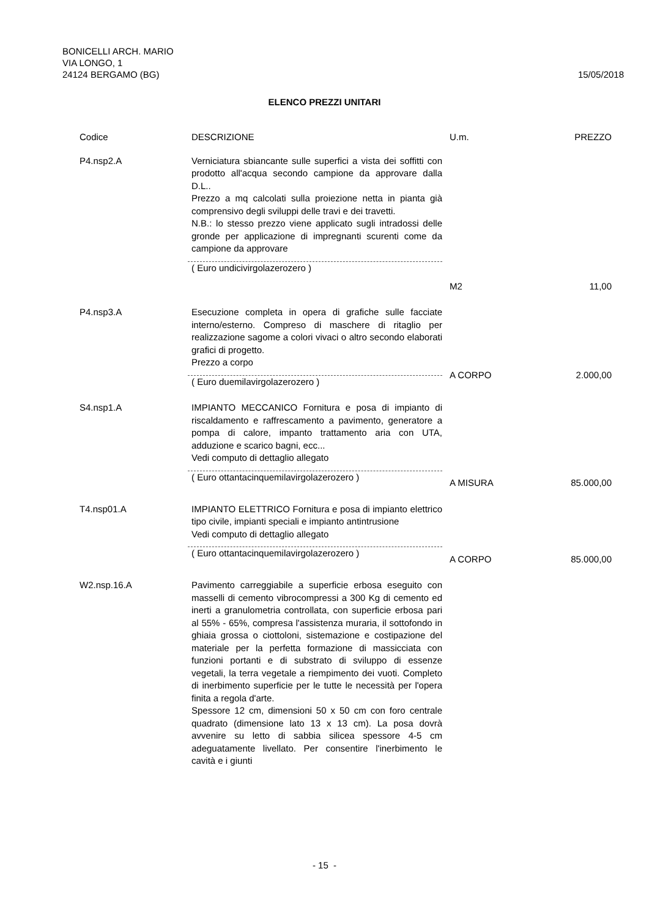BONICELLI ARCH. MARIO
VIA LONGO, 1
24124 BERGAMO (BG)
15/05/2018
ELENCO PREZZI UNITARI
| Codice | DESCRIZIONE | U.m. | PREZZO |
| --- | --- | --- | --- |
| P4.nsp2.A | Verniciatura sbiancante sulle superfici a vista dei soffitti con prodotto all'acqua secondo campione da approvare dalla D.L.. Prezzo a mq calcolati sulla proiezione netta in pianta già comprensivo degli sviluppi delle travi e dei travetti. N.B.: lo stesso prezzo viene applicato sugli intradossi delle gronde per applicazione di impregnanti scurenti come da campione da approvare ( Euro undicivirgolazerozero ) | M2 | 11,00 |
| P4.nsp3.A | Esecuzione completa in opera di grafiche sulle facciate interno/esterno. Compreso di maschere di ritaglio per realizzazione sagome a colori vivaci o altro secondo elaborati grafici di progetto. Prezzo a corpo ( Euro duemilavirgolazerozero ) | A CORPO | 2.000,00 |
| S4.nsp1.A | IMPIANTO MECCANICO Fornitura e posa di impianto di riscaldamento e raffrescamento a pavimento, generatore a pompa di calore, impanto trattamento aria con UTA, adduzione e scarico bagni, ecc... Vedi computo di dettaglio allegato ( Euro ottantacinquemilavirgolazerozero ) | A MISURA | 85.000,00 |
| T4.nsp01.A | IMPIANTO ELETTRICO Fornitura e posa di impianto elettrico tipo civile, impianti speciali e impianto antintrusione Vedi computo di dettaglio allegato ( Euro ottantacinquemilavirgolazerozero ) | A CORPO | 85.000,00 |
| W2.nsp.16.A | Pavimento carreggiabile a superficie erbosa eseguito con masselli di cemento vibrocompressi a 300 Kg di cemento ed inerti a granulometria controllata, con superficie erbosa pari al 55% - 65%, compresa l'assistenza muraria, il sottofondo in ghiaia grossa o ciottoloni, sistemazione e costipazione del materiale per la perfetta formazione di massicciata con funzioni portanti e di substrato di sviluppo di essenze vegetali, la terra vegetale a riempimento dei vuoti. Completo di inerbimento superficie per le tutte le necessità per l'opera finita a regola d'arte. Spessore 12 cm, dimensioni 50 x 50 cm con foro centrale quadrato (dimensione lato 13 x 13 cm). La posa dovrà avvenire su letto di sabbia silicea spessore 4-5 cm adeguatamente livellato. Per consentire l'inerbimento le cavità e i giunti | | |
- 15 -